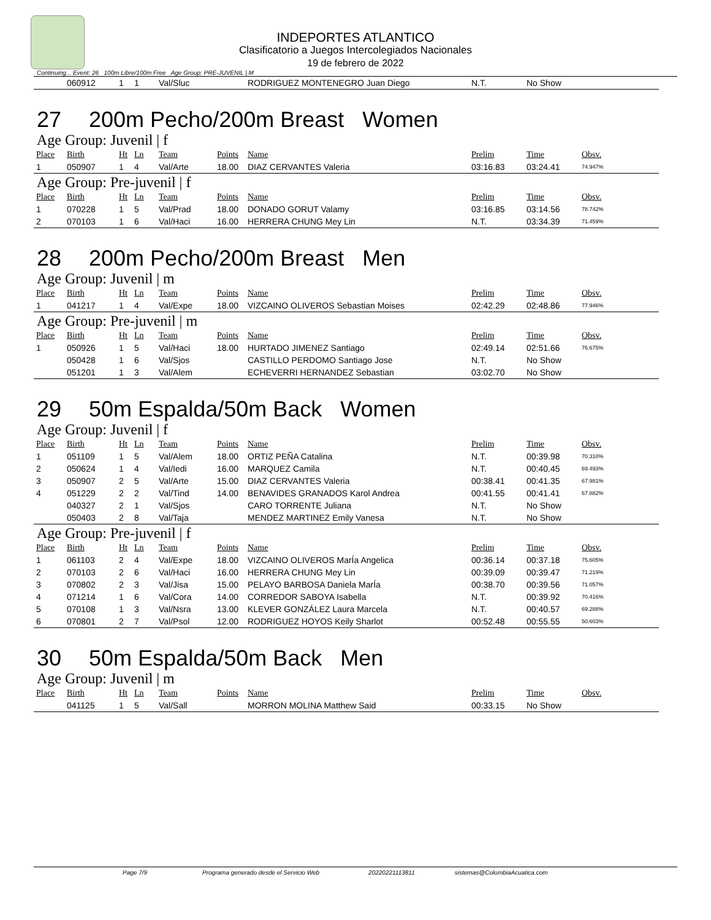INDEPORTES ATLANTICO
Clasificatorio a Juegos Intercolegiados Nacionales
19 de febrero de 2022
Continuing... Event: 26 100m Libre/100m Free Age Group: PRE-JUVENIL | M
| | 060912 | 1 | 1 | Val/Sluc | | RODRIGUEZ MONTENEGRO Juan Diego | N.T. | No Show | |
27 200m Pecho/200m Breast Women
Age Group: Juvenil | f
| Place | Birth | Ht | Ln | Team | Points | Name | Prelim | Time | Obsv. |
| --- | --- | --- | --- | --- | --- | --- | --- | --- | --- |
| 1 | 050907 | 1 | 4 | Val/Arte | 18.00 | DIAZ CERVANTES Valeria | 03:16.83 | 03:24.41 | 74.947% |
Age Group: Pre-juvenil | f
| Place | Birth | Ht | Ln | Team | Points | Name | Prelim | Time | Obsv. |
| --- | --- | --- | --- | --- | --- | --- | --- | --- | --- |
| 1 | 070228 | 1 | 5 | Val/Prad | 18.00 | DONADO GORUT Valamy | 03:16.85 | 03:14.56 | 78.742% |
| 2 | 070103 | 1 | 6 | Val/Haci | 16.00 | HERRERA CHUNG Mey Lin | N.T. | 03:34.39 | 71.459% |
28 200m Pecho/200m Breast Men
Age Group: Juvenil | m
| Place | Birth | Ht | Ln | Team | Points | Name | Prelim | Time | Obsv. |
| --- | --- | --- | --- | --- | --- | --- | --- | --- | --- |
| 1 | 041217 | 1 | 4 | Val/Expe | 18.00 | VIZCAINO OLIVEROS Sebastian Moises | 02:42.29 | 02:48.86 | 77.946% |
Age Group: Pre-juvenil | m
| Place | Birth | Ht | Ln | Team | Points | Name | Prelim | Time | Obsv. |
| --- | --- | --- | --- | --- | --- | --- | --- | --- | --- |
| 1 | 050926 | 1 | 5 | Val/Haci | 18.00 | HURTADO JIMENEZ Santiago | 02:49.14 | 02:51.66 | 76.675% |
| | 050428 | 1 | 6 | Val/Sjos | | CASTILLO PERDOMO Santiago Jose | N.T. | No Show | |
| | 051201 | 1 | 3 | Val/Alem | | ECHEVERRI HERNANDEZ Sebastian | 03:02.70 | No Show | |
29 50m Espalda/50m Back Women
Age Group: Juvenil | f
| Place | Birth | Ht | Ln | Team | Points | Name | Prelim | Time | Obsv. |
| --- | --- | --- | --- | --- | --- | --- | --- | --- | --- |
| 1 | 051109 | 1 | 5 | Val/Alem | 18.00 | ORTIZ PEÑA Catalina | N.T. | 00:39.98 | 70.310% |
| 2 | 050624 | 1 | 4 | Val/Iedi | 16.00 | MARQUEZ Camila | N.T. | 00:40.45 | 69.493% |
| 3 | 050907 | 2 | 5 | Val/Arte | 15.00 | DIAZ CERVANTES Valeria | 00:38.41 | 00:41.35 | 67.981% |
| 4 | 051229 | 2 | 2 | Val/Tind | 14.00 | BENAVIDES GRANADOS Karol Andrea | 00:41.55 | 00:41.41 | 67.882% |
| | 040327 | 2 | 1 | Val/Sjos | | CARO TORRENTE Juliana | N.T. | No Show | |
| | 050403 | 2 | 8 | Val/Taja | | MENDEZ MARTINEZ Emily Vanesa | N.T. | No Show | |
Age Group: Pre-juvenil | f
| Place | Birth | Ht | Ln | Team | Points | Name | Prelim | Time | Obsv. |
| --- | --- | --- | --- | --- | --- | --- | --- | --- | --- |
| 1 | 061103 | 2 | 4 | Val/Expe | 18.00 | VIZCAINO OLIVEROS MarÍa Angelica | 00:36.14 | 00:37.18 | 75.605% |
| 2 | 070103 | 2 | 6 | Val/Haci | 16.00 | HERRERA CHUNG Mey Lin | 00:39.09 | 00:39.47 | 71.219% |
| 3 | 070802 | 2 | 3 | Val/Jisa | 15.00 | PELAYO BARBOSA Daniela MarÍa | 00:38.70 | 00:39.56 | 71.057% |
| 4 | 071214 | 1 | 6 | Val/Cora | 14.00 | CORREDOR SABOYA Isabella | N.T. | 00:39.92 | 70.416% |
| 5 | 070108 | 1 | 3 | Val/Nsra | 13.00 | KLEVER GONZÁLEZ Laura Marcela | N.T. | 00:40.57 | 69.288% |
| 6 | 070801 | 2 | 7 | Val/Psol | 12.00 | RODRIGUEZ HOYOS Keily Sharlot | 00:52.48 | 00:55.55 | 50.603% |
30 50m Espalda/50m Back Men
Age Group: Juvenil | m
| Place | Birth | Ht | Ln | Team | Points | Name | Prelim | Time | Obsv. |
| --- | --- | --- | --- | --- | --- | --- | --- | --- | --- |
| | 041125 | 1 | 5 | Val/Sall | | MORRON MOLINA Matthew Said | 00:33.15 | No Show | |
Page 7/9 Programa generado desde el Servicio Web 20220221113811 sistemas@ColombiaAcuatica.com